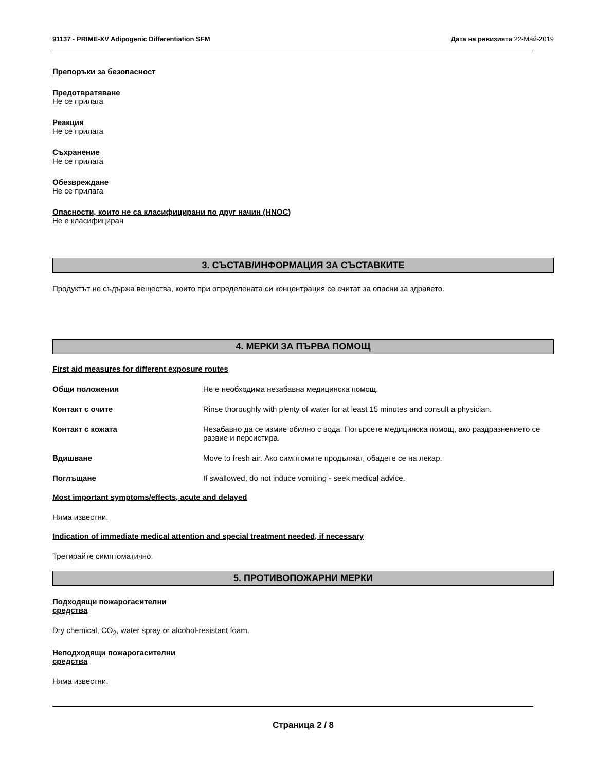91137 - PRIME-XV Adipogenic Differentiation SFM Дата на ревизията 22-Май-2019
Препоръки за безопасност
Предотвратяване
Не се прилага
Реакция
Не се прилага
Съхранение
Не се прилага
Обезвреждане
Не се прилага
Опасности, които не са класифицирани по друг начин (HNOC)
Не е класифициран
3. СЪСТАВ/ИНФОРМАЦИЯ ЗА СЪСТАВКИТЕ
Продуктът не съдържа вещества, които при определената си концентрация се считат за опасни за здравето.
4. МЕРКИ ЗА ПЪРВА ПОМОЩ
First aid measures for different exposure routes
Общи положения Не е необходима незабавна медицинска помощ.
Контакт с очите Rinse thoroughly with plenty of water for at least 15 minutes and consult a physician.
Контакт с кожата Незабавно да се измие обилно с вода. Потърсете медицинска помощ, ако раздразнението се развие и персистира.
Вдишване Move to fresh air. Ако симптомите продължат, обадете се на лекар.
Поглъщане If swallowed, do not induce vomiting - seek medical advice.
Most important symptoms/effects, acute and delayed
Няма известни.
Indication of immediate medical attention and special treatment needed, if necessary
Третирайте симптоматично.
5. ПРОТИВОПОЖАРНИ МЕРКИ
Подходящи пожарогасителни
средства
Dry chemical, CO<sub>2</sub>, water spray or alcohol-resistant foam.
Неподходящи пожарогасителни
средства
Няма известни.
Страница 2 / 8